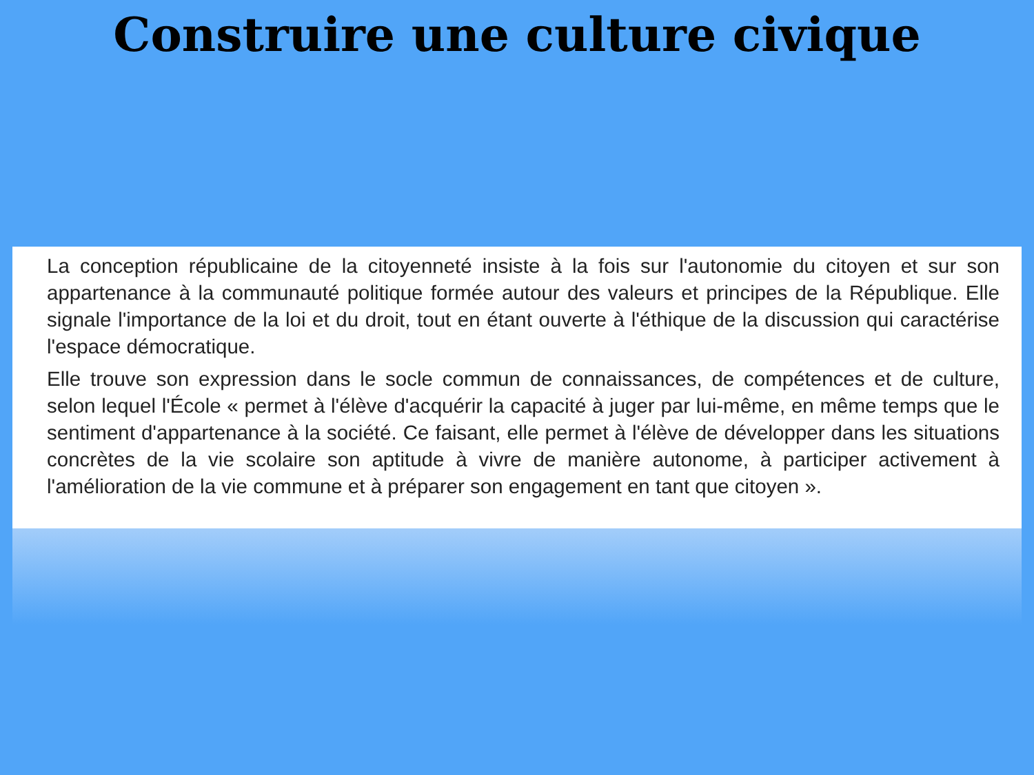Construire une culture civique
La conception républicaine de la citoyenneté insiste à la fois sur l'autonomie du citoyen et sur son appartenance à la communauté politique formée autour des valeurs et principes de la République. Elle signale l'importance de la loi et du droit, tout en étant ouverte à l'éthique de la discussion qui caractérise l'espace démocratique.
Elle trouve son expression dans le socle commun de connaissances, de compétences et de culture, selon lequel l'École « permet à l'élève d'acquérir la capacité à juger par lui-même, en même temps que le sentiment d'appartenance à la société. Ce faisant, elle permet à l'élève de développer dans les situations concrètes de la vie scolaire son aptitude à vivre de manière autonome, à participer activement à l'amélioration de la vie commune et à préparer son engagement en tant que citoyen ».